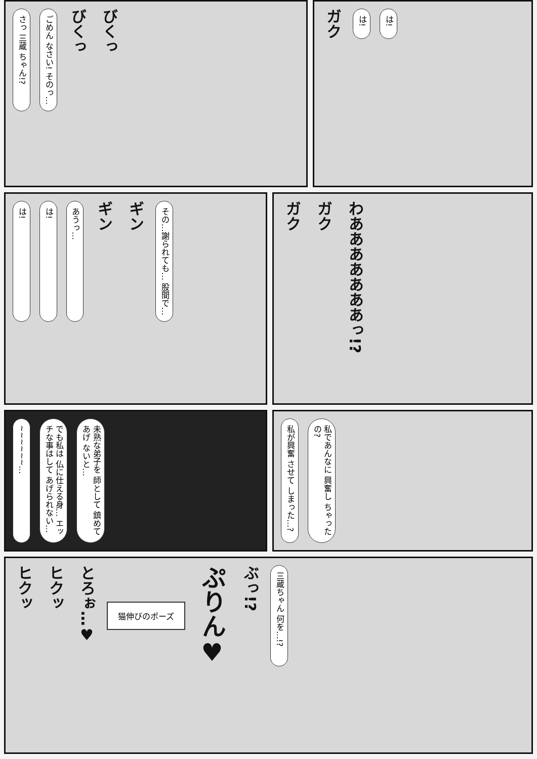さっ 三蔵 ちゃん!?
ごめん なさい! そのっ…
びくっ
びくっ
ガク
は!
は!
は!
は!
あうっ…
ギン
ギン
その…謝られても… 股間で…
ガク
ガク
わあああああああっ!?
~~~~~~…
でも私は 仏に仕える身… エッチな事はして あげられない…
未熟な弟子を 師として 鎮めてあげ ないと…
私が興奮 させて しまった…?
私であんなに 興奮し ちゃったの?
ヒクッ
ヒクッ
とろぉ…♥
猫伸びのポーズ
ぷりん♥
ぶっ!?
三蔵ちゃん 何を…!?